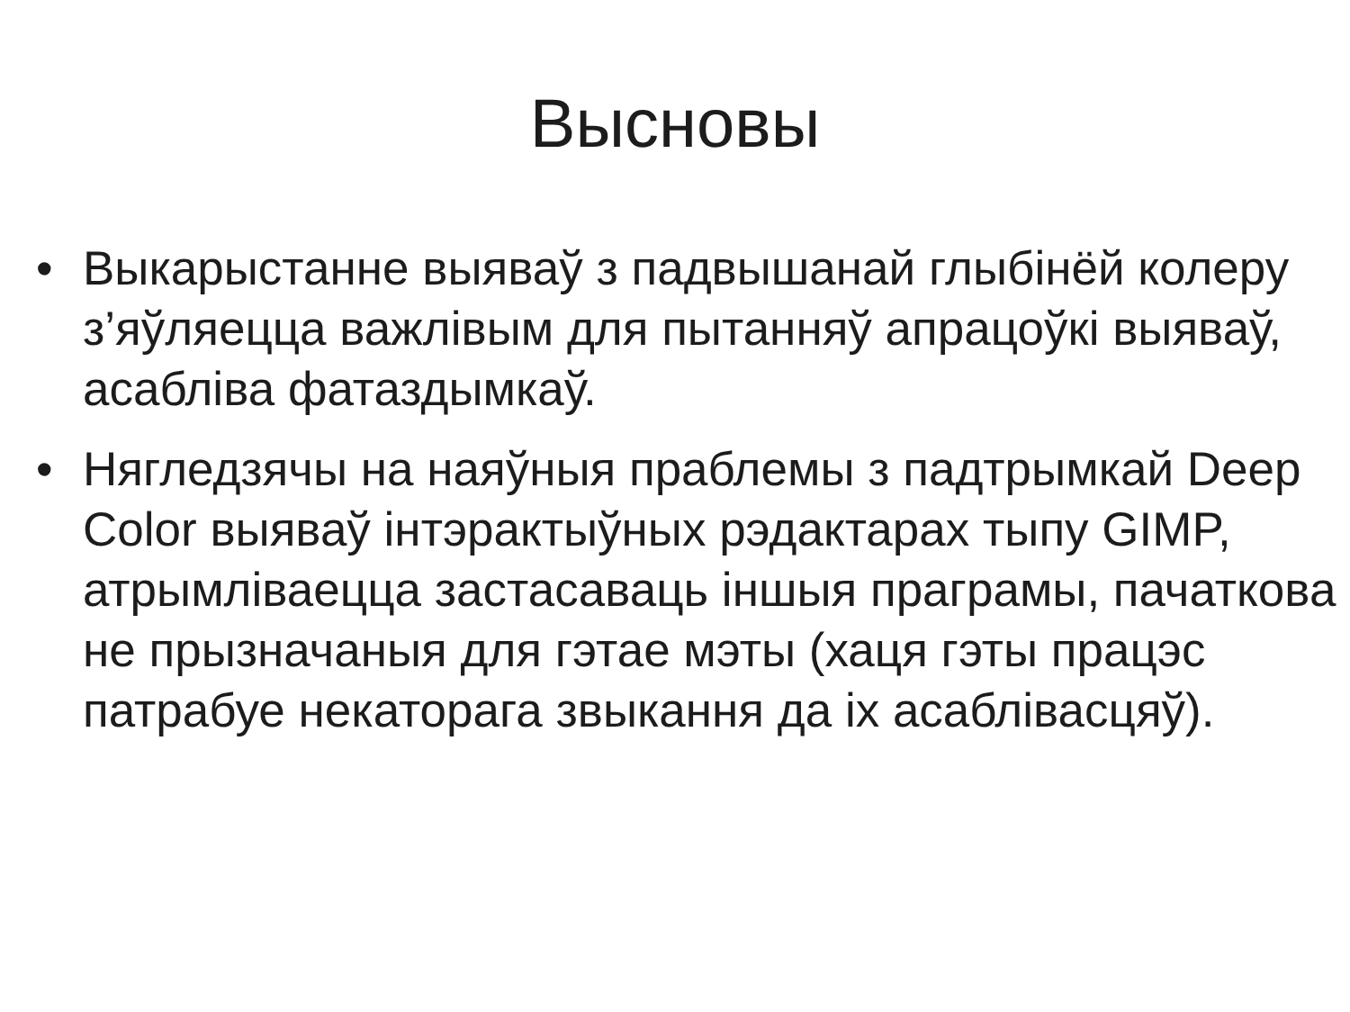Высновы
• Выкарыстанне выяваў з падвышанай глыбінёй колеру з’яўляецца важлівым для пытанняў апрацоўкі выяваў, асабліва фатаздымкаў.
• Нягледзячы на наяўныя праблемы з падтрымкай Deep Color выяваў інтэрактыўных рэдактарах тыпу GIMP, атрымліваецца застасаваць іншыя праграмы, пачаткова не прызначаныя для гэтае мэты (хаця гэты працэс патрабуе некаторага звыкання да іх асаблівасцяў).